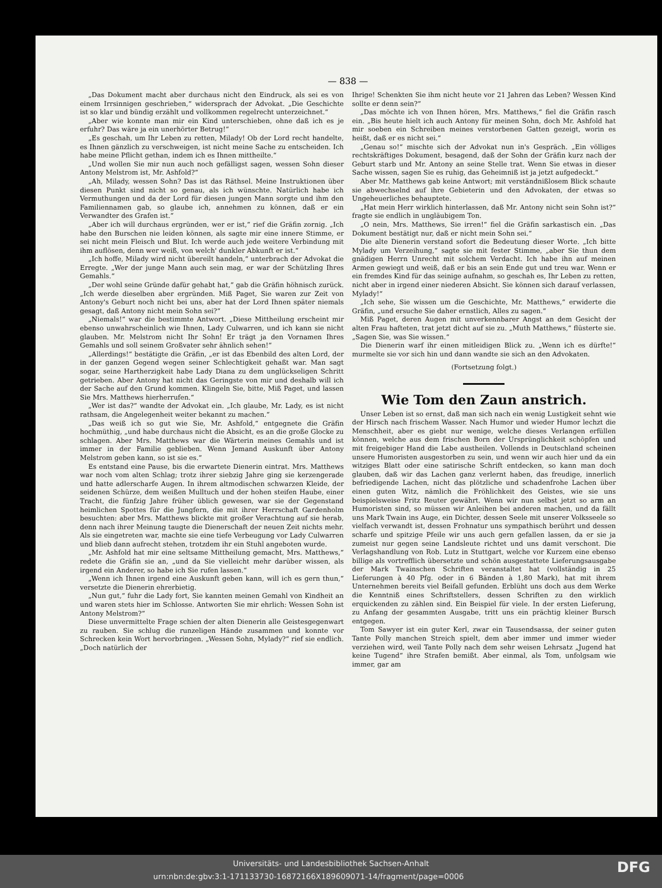— 838 —
„Das Dokument macht aber durchaus nicht den Eindruck, als sei es von einem Irrsinnigen geschrieben,“ widersprach der Advokat. „Die Geschichte ist so klar und bündig erzählt und vollkommen regelrecht unterzeichnet.“
„Aber wie konnte man mir ein Kind unterschieben, ohne daß ich es je erfuhr? Das wäre ja ein unerhörter Betrug!“
„Es geschah, um Ihr Leben zu retten, Milady! Ob der Lord recht handelte, es Ihnen gänzlich zu verschweigen, ist nicht meine Sache zu entscheiden. Ich habe meine Pflicht gethan, indem ich es Ihnen mittheilte.“
„Und wollen Sie mir nun auch noch gefälligst sagen, wessen Sohn dieser Antony Melstrom ist, Mr. Ashfold?“
„Ah, Milady, wessen Sohn? Das ist das Räthsel. Meine Instruktionen über diesen Punkt sind nicht so genau, als ich wünschte. Natürlich habe ich Vermuthungen und da der Lord für diesen jungen Mann sorgte und ihm den Familiennamen gab, so glaube ich, annehmen zu können, daß er ein Verwandter des Grafen ist.“
„Aber ich will durchaus ergründen, wer er ist,“ rief die Gräfin zornig. „Ich habe den Burschen nie leiden können, als sagte mir eine innere Stimme, er sei nicht mein Fleisch und Blut. Ich werde auch jede weitere Verbindung mit ihm auflösen, denn wer weiß, von welch' dunkler Abkunft er ist.“
„Ich hoffe, Milady wird nicht übereilt handeln,“ unterbrach der Advokat die Erregte. „Wer der junge Mann auch sein mag, er war der Schützling Ihres Gemahls.“
„Der wohl seine Gründe dafür gehabt hat,“ gab die Gräfin höhnisch zurück. „Ich werde dieselben aber ergründen. Miß Paget, Sie waren zur Zeit von Antony's Geburt noch nicht bei uns, aber hat der Lord Ihnen später niemals gesagt, daß Antony nicht mein Sohn sei?“
„Niemals!“ war die bestimmte Antwort. „Diese Mittheilung erscheint mir ebenso unwahrscheinlich wie Ihnen, Lady Culwarren, und ich kann sie nicht glauben. Mr. Melstrom nicht Ihr Sohn! Er trägt ja den Vornamen Ihres Gemahls und soll seinem Großvater sehr ähnlich sehen!“
„Allerdings!“ bestätigte die Gräfin, „er ist das Ebenbild des alten Lord, der in der ganzen Gegend wegen seiner Schlechtigkeit gehaßt war. Man sagt sogar, seine Hartherzigkeit habe Lady Diana zu dem unglückseligen Schritt getrieben. Aber Antony hat nicht das Geringste von mir und deshalb will ich der Sache auf den Grund kommen. Klingeln Sie, bitte, Miß Paget, und lassen Sie Mrs. Matthews hierherrufen.“
„Wer ist das?“ wandte der Advokat ein. „Ich glaube, Mr. Lady, es ist nicht rathsam, die Angelegenheit weiter bekannt zu machen.“
„Das weiß ich so gut wie Sie, Mr. Ashfold,“ entgegnete die Gräfin hochmüthig, „und habe durchaus nicht die Absicht, es an die große Glocke zu schlagen. Aber Mrs. Matthews war die Wärterin meines Gemahls und ist immer in der Familie geblieben. Wenn Jemand Auskunft über Antony Melstrom geben kann, so ist sie es.“
Es entstand eine Pause, bis die erwartete Dienerin eintrat. Mrs. Matthews war noch vom alten Schlag; trotz ihrer siebzig Jahre ging sie kerzengerade und hatte adlerscharfe Augen. In ihrem altmodischen schwarzen Kleide, der seidenen Schürze, dem weißen Mulltuch und der hohen steifen Haube, einer Tracht, die fünfzig Jahre früher üblich gewesen, war sie der Gegenstand heimlichen Spottes für die Jungfern, die mit ihrer Herrschaft Gardenholm besuchten: aber Mrs. Matthews blickte mit großer Verachtung auf sie herab, denn nach ihrer Meinung taugte die Dienerschaft der neuen Zeit nichts mehr. Als sie eingetreten war, machte sie eine tiefe Verbeugung vor Lady Culwarren und blieb dann aufrecht stehen, trotzdem ihr ein Stuhl angeboten wurde.
„Mr. Ashfold hat mir eine seltsame Mittheilung gemacht, Mrs. Matthews,“ redete die Gräfin sie an, „und da Sie vielleicht mehr darüber wissen, als irgend ein Anderer, so habe ich Sie rufen lassen.“
„Wenn ich Ihnen irgend eine Auskunft geben kann, will ich es gern thun,“ versetzte die Dienerin ehrerbietig.
„Nun gut,“ fuhr die Lady fort, Sie kannten meinen Gemahl von Kindheit an und waren stets hier im Schlosse. Antworten Sie mir ehrlich: Wessen Sohn ist Antony Melstrom?“
Diese unvermittelte Frage schien der alten Dienerin alle Geistesgegenwart zu rauben. Sie schlug die runzeligen Hände zusammen und konnte vor Schrecken kein Wort hervorbringen. „Wessen Sohn, Mylady?“ rief sie endlich. „Doch natürlich der
Ihrige! Schenkten Sie ihm nicht heute vor 21 Jahren das Leben? Wessen Kind sollte er denn sein?“
„Das möchte ich von Ihnen hören, Mrs. Matthews,“ fiel die Gräfin rasch ein. „Bis heute hielt ich auch Antony für meinen Sohn, doch Mr. Ashfold hat mir soeben ein Schreiben meines verstorbenen Gatten gezeigt, worin es heißt, daß er es nicht sei.“
„Genau so!“ mischte sich der Advokat nun in's Gespräch. „Ein völliges rechtskräftiges Dokument, besagend, daß der Sohn der Gräfin kurz nach der Geburt starb und Mr. Antony an seine Stelle trat. Wenn Sie etwas in dieser Sache wissen, sagen Sie es ruhig, das Geheimniß ist ja jetzt aufgedeckt.“
Aber Mr. Matthews gab keine Antwort; mit verständnißlosem Blick schaute sie abwechselnd auf ihre Gebieterin und den Advokaten, der etwas so Ungeheuerliches behauptete.
„Hat mein Herr wirklich hinterlassen, daß Mr. Antony nicht sein Sohn ist?“ fragte sie endlich in ungläubigem Ton.
„O nein, Mrs. Matthews, Sie irren!“ fiel die Gräfin sarkastisch ein. „Das Dokument bestätigt nur, daß er nicht mein Sohn sei.“
Die alte Dienerin verstand sofort die Bedeutung dieser Worte. „Ich bitte Mylady um Verzeihung,“ sagte sie mit fester Stimme, „aber Sie thun dem gnädigen Herrn Unrecht mit solchem Verdacht. Ich habe ihn auf meinen Armen gewiegt und weiß, daß er bis an sein Ende gut und treu war. Wenn er ein fremdes Kind für das seinige aufnahm, so geschah es, Ihr Leben zu retten, nicht aber in irgend einer niederen Absicht. Sie können sich darauf verlassen, Mylady!“
„Ich sehe, Sie wissen um die Geschichte, Mr. Matthews,“ erwiderte die Gräfin, „und ersuche Sie daher ernstlich, Alles zu sagen.“
Miß Paget, deren Augen mit unverkennbarer Angst an dem Gesicht der alten Frau hafteten, trat jetzt dicht auf sie zu. „Muth Matthews,“ flüsterte sie. „Sagen Sie, was Sie wissen.“
Die Dienerin warf ihr einen mitleidigen Blick zu. „Wenn ich es dürfte!“ murmelte sie vor sich hin und dann wandte sie sich an den Advokaten.
(Fortsetzung folgt.)
Wie Tom den Zaun anstrich.
Unser Leben ist so ernst, daß man sich nach ein wenig Lustigkeit sehnt wie der Hirsch nach frischem Wasser. Nach Humor und wieder Humor lechzt die Menschheit, aber es giebt nur wenige, welche dieses Verlangen erfüllen können, welche aus dem frischen Born der Ursprünglichkeit schöpfen und mit freigebiger Hand die Labe austheilen. Vollends in Deutschland scheinen unsere Humoristen ausgestorben zu sein, und wenn wir auch hier und da ein witziges Blatt oder eine satirische Schrift entdecken, so kann man doch glauben, daß wir das Lachen ganz verlernt haben, das freudige, innerlich befriedigende Lachen, nicht das plötzliche und schadenfrohe Lachen über einen guten Witz, nämlich die Fröhlichkeit des Geistes, wie sie uns beispielsweise Fritz Reuter gewährt. Wenn wir nun selbst jetzt so arm an Humoristen sind, so müssen wir Anleihen bei anderen machen, und da fällt uns Mark Twain ins Auge, ein Dichter, dessen Seele mit unserer Volksseele so vielfach verwandt ist, dessen Frohnatur uns sympathisch berührt und dessen scharfe und spitzige Pfeile wir uns auch gern gefallen lassen, da er sie ja zumeist nur gegen seine Landsleute richtet und uns damit verschont. Die Verlagshandlung von Rob. Lutz in Stuttgart, welche vor Kurzem eine ebenso billige als vortrefflich übersetzte und schön ausgestattete Lieferungsausgabe der Mark Twainschen Schriften veranstaltet hat (vollständig in 25 Lieferungen à 40 Pfg. oder in 6 Bänden à 1,80 Mark), hat mit ihrem Unternehmen bereits viel Beifall gefunden. Erblüht uns doch aus dem Werke die Kenntniß eines Schriftstellers, dessen Schriften zu den wirklich erquickenden zu zählen sind. Ein Beispiel für viele. In der ersten Lieferung, zu Anfang der gesammten Ausgabe, tritt uns ein prächtig kleiner Bursch entgegen.
Tom Sawyer ist ein guter Kerl, zwar ein Tausendsassa, der seiner guten Tante Polly manchen Streich spielt, dem aber immer und immer wieder verziehen wird, weil Tante Polly nach dem sehr weisen Lehrsatz „Jugend hat keine Tugend“ ihre Strafen bemißt. Aber einmal, als Tom, unfolgsam wie immer, gar am
Universitäts- und Landesbibliothek Sachsen-Anhalt
urn:nbn:de:gbv:3:1-171133730-16872166X189609071-14/fragment/page=0006 DFG